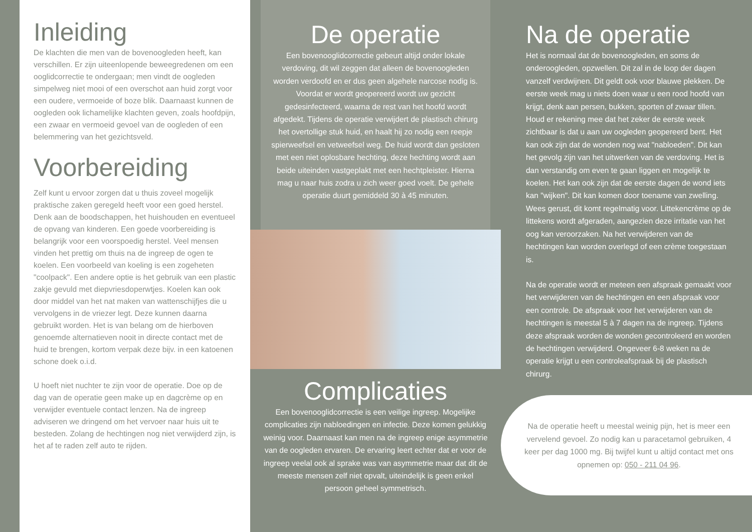Inleiding
De klachten die men van de bovenoogleden heeft, kan verschillen. Er zijn uiteenlopende beweegredenen om een ooglidcorrectie te ondergaan; men vindt de oogleden simpelweg niet mooi of een overschot aan huid zorgt voor een oudere, vermoeide of boze blik. Daarnaast kunnen de oogleden ook lichamelijke klachten geven, zoals hoofdpijn, een zwaar en vermoeid gevoel van de oogleden of een belemmering van het gezichtsveld.
Voorbereiding
Zelf kunt u ervoor zorgen dat u thuis zoveel mogelijk praktische zaken geregeld heeft voor een goed herstel. Denk aan de boodschappen, het huishouden en eventueel de opvang van kinderen. Een goede voorbereiding is belangrijk voor een voorspoedig herstel. Veel mensen vinden het prettig om thuis na de ingreep de ogen te koelen. Een voorbeeld van koeling is een zogeheten "coolpack". Een andere optie is het gebruik van een plastic zakje gevuld met diepvriesdoperwtjes. Koelen kan ook door middel van het nat maken van wattenschijfjes die u vervolgens in de vriezer legt. Deze kunnen daarna gebruikt worden. Het is van belang om de hierboven genoemde alternatieven nooit in directe contact met de huid te brengen, kortom verpak deze bijv. in een katoenen schone doek o.i.d.
U hoeft niet nuchter te zijn voor de operatie. Doe op de dag van de operatie geen make up en dagcrème op en verwijder eventuele contact lenzen. Na de ingreep adviseren we dringend om het vervoer naar huis uit te besteden. Zolang de hechtingen nog niet verwijderd zijn, is het af te raden zelf auto te rijden.
De operatie
Een bovenooglidcorrectie gebeurt altijd onder lokale verdoving, dit wil zeggen dat alleen de bovenoogleden worden verdoofd en er dus geen algehele narcose nodig is. Voordat er wordt geopereerd wordt uw gezicht gedesinfecteerd, waarna de rest van het hoofd wordt afgedekt. Tijdens de operatie verwijdert de plastisch chirurg het overtollige stuk huid, en haalt hij zo nodig een reepje spierweefsel en vetweefsel weg. De huid wordt dan gesloten met een niet oplosbare hechting, deze hechting wordt aan beide uiteinden vastgeplakt met een hechtpleister. Hierna mag u naar huis zodra u zich weer goed voelt. De gehele operatie duurt gemiddeld 30 à 45 minuten.
Complicaties
Een bovenooglidcorrectie is een veilige ingreep. Mogelijke complicaties zijn nabloedingen en infectie. Deze komen gelukkig weinig voor. Daarnaast kan men na de ingreep enige asymmetrie van de oogleden ervaren. De ervaring leert echter dat er voor de ingreep veelal ook al sprake was van asymmetrie maar dat dit de meeste mensen zelf niet opvalt, uiteindelijk is geen enkel persoon geheel symmetrisch.
Na de operatie
Het is normaal dat de bovenoogleden, en soms de onderoogleden, opzwellen. Dit zal in de loop der dagen vanzelf verdwijnen. Dit geldt ook voor blauwe plekken. De eerste week mag u niets doen waar u een rood hoofd van krijgt, denk aan persen, bukken, sporten of zwaar tillen. Houd er rekening mee dat het zeker de eerste week zichtbaar is dat u aan uw oogleden geopereerd bent. Het kan ook zijn dat de wonden nog wat "nabloeden". Dit kan het gevolg zijn van het uitwerken van de verdoving. Het is dan verstandig om even te gaan liggen en mogelijk te koelen. Het kan ook zijn dat de eerste dagen de wond iets kan "wijken". Dit kan komen door toename van zwelling. Wees gerust, dit komt regelmatig voor. Littekencrème op de littekens wordt afgeraden, aangezien deze irritatie van het oog kan veroorzaken. Na het verwijderen van de hechtingen kan worden overlegd of een crème toegestaan is.
Na de operatie wordt er meteen een afspraak gemaakt voor het verwijderen van de hechtingen en een afspraak voor een controle. De afspraak voor het verwijderen van de hechtingen is meestal 5 à 7 dagen na de ingreep. Tijdens deze afspraak worden de wonden gecontroleerd en worden de hechtingen verwijderd. Ongeveer 6-8 weken na de operatie krijgt u een controleafspraak bij de plastisch chirurg.
Na de operatie heeft u meestal weinig pijn, het is meer een vervelend gevoel. Zo nodig kan u paracetamol gebruiken, 4 keer per dag 1000 mg. Bij twijfel kunt u altijd contact met ons opnemen op: 050 - 211 04 96.